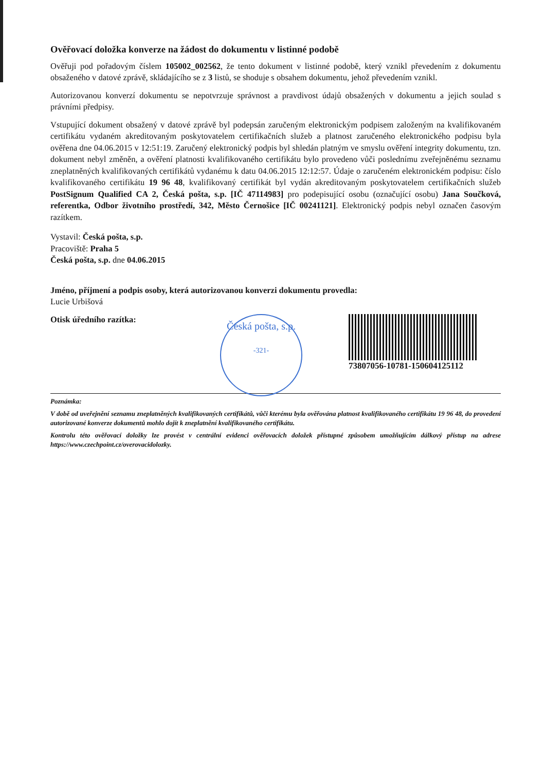Ověřovací doložka konverze na žádost do dokumentu v listinné podobě
Ověřuji pod pořadovým číslem 105002_002562, že tento dokument v listinné podobě, který vznikl převedením z dokumentu obsaženého v datové zprávě, skládajícího se z 3 listů, se shoduje s obsahem dokumentu, jehož převedením vznikl.
Autorizovanou konverzí dokumentu se nepotvrzuje správnost a pravdivost údajů obsažených v dokumentu a jejich soulad s právními předpisy.
Vstupující dokument obsažený v datové zprávě byl podepsán zaručeným elektronickým podpisem založeným na kvalifikovaném certifikátu vydaném akreditovaným poskytovatelem certifikačních služeb a platnost zaručeného elektronického podpisu byla ověřena dne 04.06.2015 v 12:51:19. Zaručený elektronický podpis byl shledán platným ve smyslu ověření integrity dokumentu, tzn. dokument nebyl změněn, a ověření platnosti kvalifikovaného certifikátu bylo provedeno vůči poslednímu zveřejněnému seznamu zneplatněných kvalifikovaných certifikátů vydanému k datu 04.06.2015 12:12:57. Údaje o zaručeném elektronickém podpisu: číslo kvalifikovaného certifikátu 19 96 48, kvalifikovaný certifikát byl vydán akreditovaným poskytovatelem certifikačních služeb PostSignum Qualified CA 2, Česká pošta, s.p. [IČ 47114983] pro podepisující osobu (označující osobu) Jana Součková, referentka, Odbor životního prostředí, 342, Město Černošice [IČ 00241121]. Elektronický podpis nebyl označen časovým razítkem.
Vystavil: Česká pošta, s.p.
Pracoviště: Praha 5
Česká pošta, s.p. dne 04.06.2015
Jméno, příjmení a podpis osoby, která autorizovanou konverzi dokumentu provedla:
Lucie Urbišová
Otisk úředního razítka:
Česká pošta, s.p.
-321-
73807056-10781-150604125112
Poznámka:
V době od uveřejnění seznamu zneplatněných kvalifikovaných certifikátů, vůči kterému byla ověřována platnost kvalifikovaného certifikátu 19 96 48, do provedení autorizované konverze dokumentů mohlo dojít k zneplatnění kvalifikovaného certifikátu.
Kontrolu této ověřovací doložky lze provést v centrální evidenci ověřovacích doložek přístupné způsobem umožňujícím dálkový přístup na adrese https://www.czechpoint.cz/overovacidolozky.